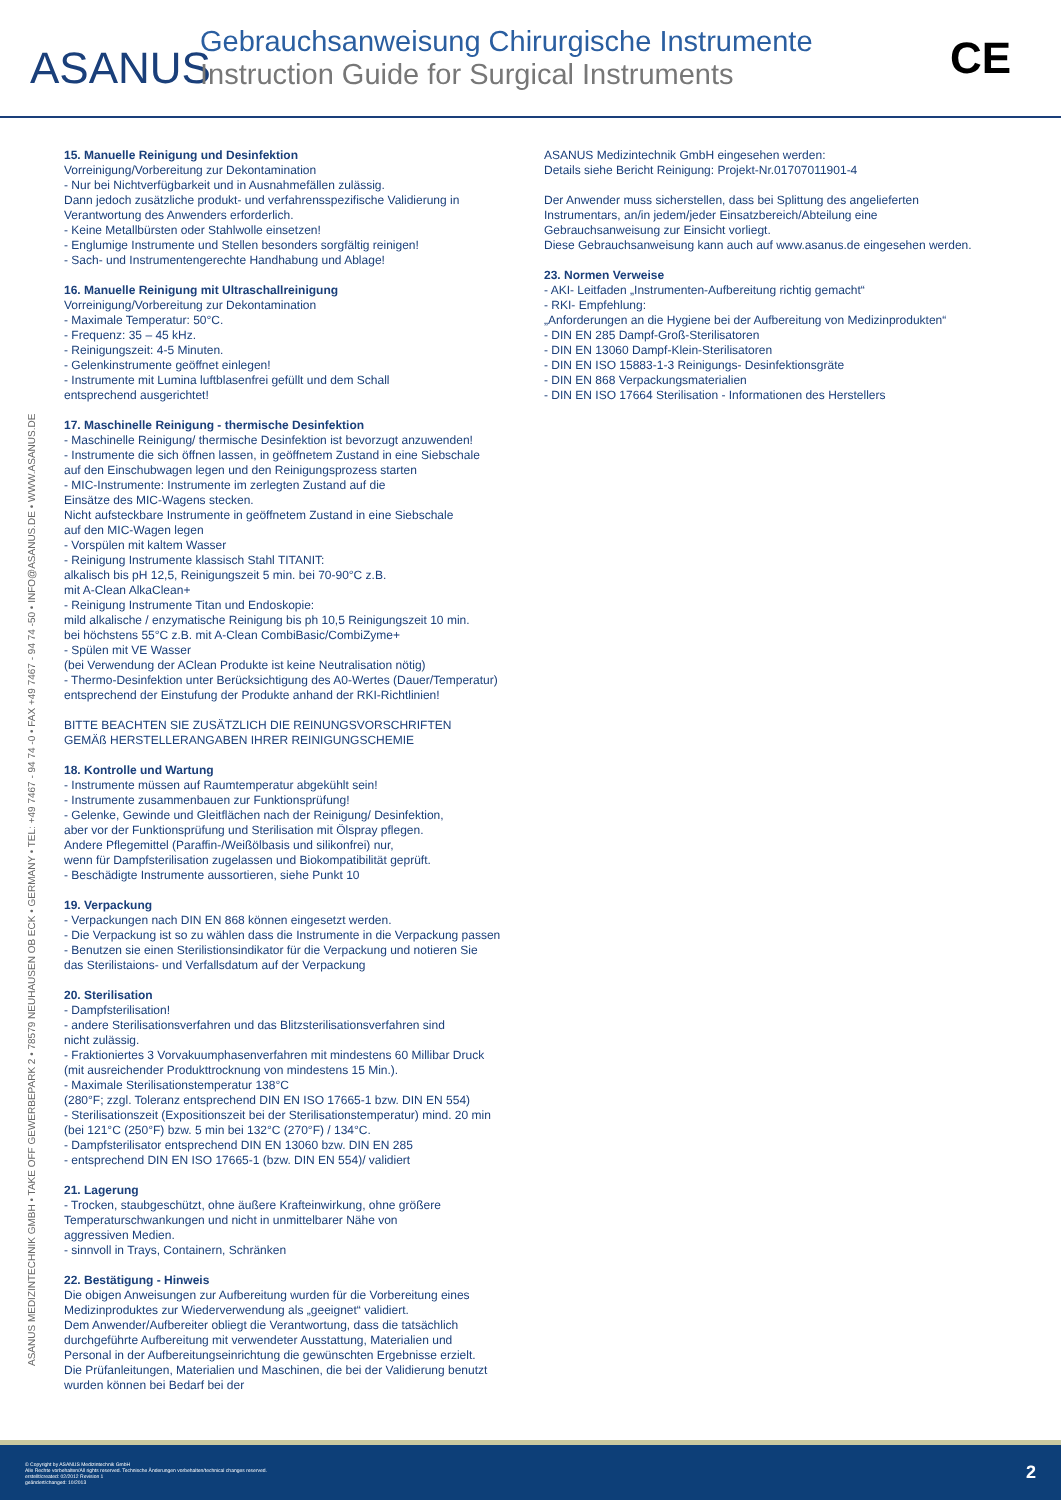ASANUS
Gebrauchsanweisung Chirurgische Instrumente
Instruction Guide for Surgical Instruments
CE
ASANUS MEDIZINTECHNIK GMBH • TAKE OFF GEWERBEPARK 2 • 78579 NEUHAUSEN OB ECK • GERMANY • TEL: +49 7467 - 94 74 -0 • FAX +49 7467 - 94 74 -50 • INFO@ASANUS.DE • WWW.ASANUS.DE
15. Manuelle Reinigung und Desinfektion
Vorreinigung/Vorbereitung zur Dekontamination - Nur bei Nichtverfügbarkeit und in Ausnahmefällen zulässig. Dann jedoch zusätzliche produkt- und verfahrensspezifische Validierung in Verantwortung des Anwenders erforderlich. - Keine Metallbürsten oder Stahlwolle einsetzen! - Englumige Instrumente und Stellen besonders sorgfältig reinigen! - Sach- und Instrumentengerechte Handhabung und Ablage!
16. Manuelle Reinigung mit Ultraschallreinigung
Vorreinigung/Vorbereitung zur Dekontamination - Maximale Temperatur: 50°C. - Frequenz: 35 – 45 kHz. - Reinigungszeit: 4-5 Minuten. - Gelenkinstrumente geöffnet einlegen! - Instrumente mit Lumina luftblasenfrei gefüllt und dem Schall entsprechend ausgerichtet!
17. Maschinelle Reinigung - thermische Desinfektion
- Maschinelle Reinigung/ thermische Desinfektion ist bevorzugt anzuwenden! - Instrumente die sich öffnen lassen, in geöffnetem Zustand in eine Siebschale auf den Einschubwagen legen und den Reinigungsprozess starten - MIC-Instrumente: Instrumente im zerlegten Zustand auf die Einsätze des MIC-Wagens stecken. Nicht aufsteckbare Instrumente in geöffnetem Zustand in eine Siebschale auf den MIC-Wagen legen - Vorspülen mit kaltem Wasser - Reinigung Instrumente klassisch Stahl TITANIT: alkalisch bis pH 12,5, Reinigungszeit 5 min. bei 70-90°C z.B. mit A-Clean AlkaClean+ - Reinigung Instrumente Titan und Endoskopie: mild alkalische / enzymatische Reinigung bis ph 10,5 Reinigungszeit 10 min. bei höchstens 55°C z.B. mit A-Clean CombiBasic/CombiZyme+ - Spülen mit VE Wasser (bei Verwendung der AClean Produkte ist keine Neutralisation nötig) - Thermo-Desinfektion unter Berücksichtigung des A0-Wertes (Dauer/Temperatur) entsprechend der Einstufung der Produkte anhand der RKI-Richtlinien! BITTE BEACHTEN SIE ZUSÄTZLICH DIE REINUNGSVORSCHRIFTEN GEMÄß HERSTELLERANGABEN IHRER REINIGUNGSCHEMIE
18. Kontrolle und Wartung
- Instrumente müssen auf Raumtemperatur abgekühlt sein! - Instrumente zusammenbauen zur Funktionsprüfung! - Gelenke, Gewinde und Gleitflächen nach der Reinigung/ Desinfektion, aber vor der Funktionsprüfung und Sterilisation mit Ölspray pflegen. Andere Pflegemittel (Paraffin-/Weißölbasis und silikonfrei) nur, wenn für Dampfsterilisation zugelassen und Biokompatibilität geprüft. - Beschädigte Instrumente aussortieren, siehe Punkt 10
19. Verpackung
- Verpackungen nach DIN EN 868 können eingesetzt werden. - Die Verpackung ist so zu wählen dass die Instrumente in die Verpackung passen - Benutzen sie einen Sterilistionsindikator für die Verpackung und notieren Sie das Sterilistaions- und Verfallsdatum auf der Verpackung
20. Sterilisation
- Dampfsterilisation! - andere Sterilisationsverfahren und das Blitzsterilisationsverfahren sind nicht zulässig. - Fraktioniertes 3 Vorvakuumphasenverfahren mit mindestens 60 Millibar Druck (mit ausreichender Produkttrocknung von mindestens 15 Min.). - Maximale Sterilisationstemperatur 138°C (280°F; zzgl. Toleranz entsprechend DIN EN ISO 17665-1 bzw. DIN EN 554) - Sterilisationszeit (Expositionszeit bei der Sterilisationstemperatur) mind. 20 min (bei 121°C (250°F) bzw. 5 min bei 132°C (270°F) / 134°C. - Dampfsterilisator entsprechend DIN EN 13060 bzw. DIN EN 285 - entsprechend DIN EN ISO 17665-1 (bzw. DIN EN 554)/ validiert
21. Lagerung
- Trocken, staubgeschützt, ohne äußere Krafteinwirkung, ohne größere Temperaturschwankungen und nicht in unmittelbarer Nähe von aggressiven Medien. - sinnvoll in Trays, Containern, Schränken
22. Bestätigung - Hinweis
Die obigen Anweisungen zur Aufbereitung wurden für die Vorbereitung eines Medizinproduktes zur Wiederverwendung als „geeignet“ validiert. Dem Anwender/Aufbereiter obliegt die Verantwortung, dass die tatsächlich durchgeführte Aufbereitung mit verwendeter Ausstattung, Materialien und Personal in der Aufbereitungseinrichtung die gewünschten Ergebnisse erzielt. Die Prüfanleitungen, Materialien und Maschinen, die bei der Validierung benutzt wurden können bei Bedarf bei der
ASANUS Medizintechnik GmbH eingesehen werden: Details siehe Bericht Reinigung: Projekt-Nr.01707011901-4 Der Anwender muss sicherstellen, dass bei Splittung des angelieferten Instrumentars, an/in jedem/jeder Einsatzbereich/Abteilung eine Gebrauchsanweisung zur Einsicht vorliegt. Diese Gebrauchsanweisung kann auch auf www.asanus.de eingesehen werden.
23. Normen Verweise
- AKI- Leitfaden „Instrumenten-Aufbereitung richtig gemacht“ - RKI- Empfehlung: „Anforderungen an die Hygiene bei der Aufbereitung von Medizinprodukten“ - DIN EN 285 Dampf-Groß-Sterilisatoren - DIN EN 13060 Dampf-Klein-Sterilisatoren - DIN EN ISO 15883-1-3 Reinigungs- Desinfektionsgräte - DIN EN 868 Verpackungsmaterialien - DIN EN ISO 17664 Sterilisation - Informationen des Herstellers
© Copyright by ASANUS Medizintechnik GmbH
Alle Rechte vorbehalten/All rights reserved. Technische Änderungen vorbehalten/technical changes reserved.
erstellt/created: 02/2012 Revision 1
geändert/changed: 10/2013
2